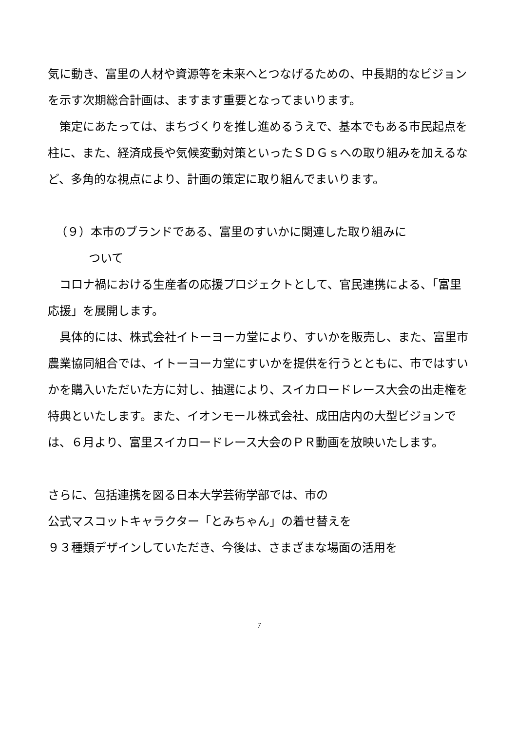気に動き、富里の人材や資源等を未来へとつなげるための、中長期的なビジョンを示す次期総合計画は、ますます重要となってまいります。
　策定にあたっては、まちづくりを推し進めるうえで、基本でもある市民起点を柱に、また、経済成長や気候変動対策といったＳＤＧｓへの取り組みを加えるなど、多角的な視点により、計画の策定に取り組んでまいります。
（９）本市のブランドである、富里のすいかに関連した取り組みに
ついて
　コロナ禍における生産者の応援プロジェクトとして、官民連携による、「富里応援」を展開します。
　具体的には、株式会社イトーヨーカ堂により、すいかを販売し、また、富里市農業協同組合では、イトーヨーカ堂にすいかを提供を行うとともに、市ではすいかを購入いただいた方に対し、抽選により、スイカロードレース大会の出走権を特典といたします。また、イオンモール株式会社、成田店内の大型ビジョンでは、６月より、富里スイカロードレース大会のＰＲ動画を放映いたします。
さらに、包括連携を図る日本大学芸術学部では、市の
公式マスコットキャラクター「とみちゃん」の着せ替えを
９３種類デザインしていただき、今後は、さまざまな場面の活用を
7